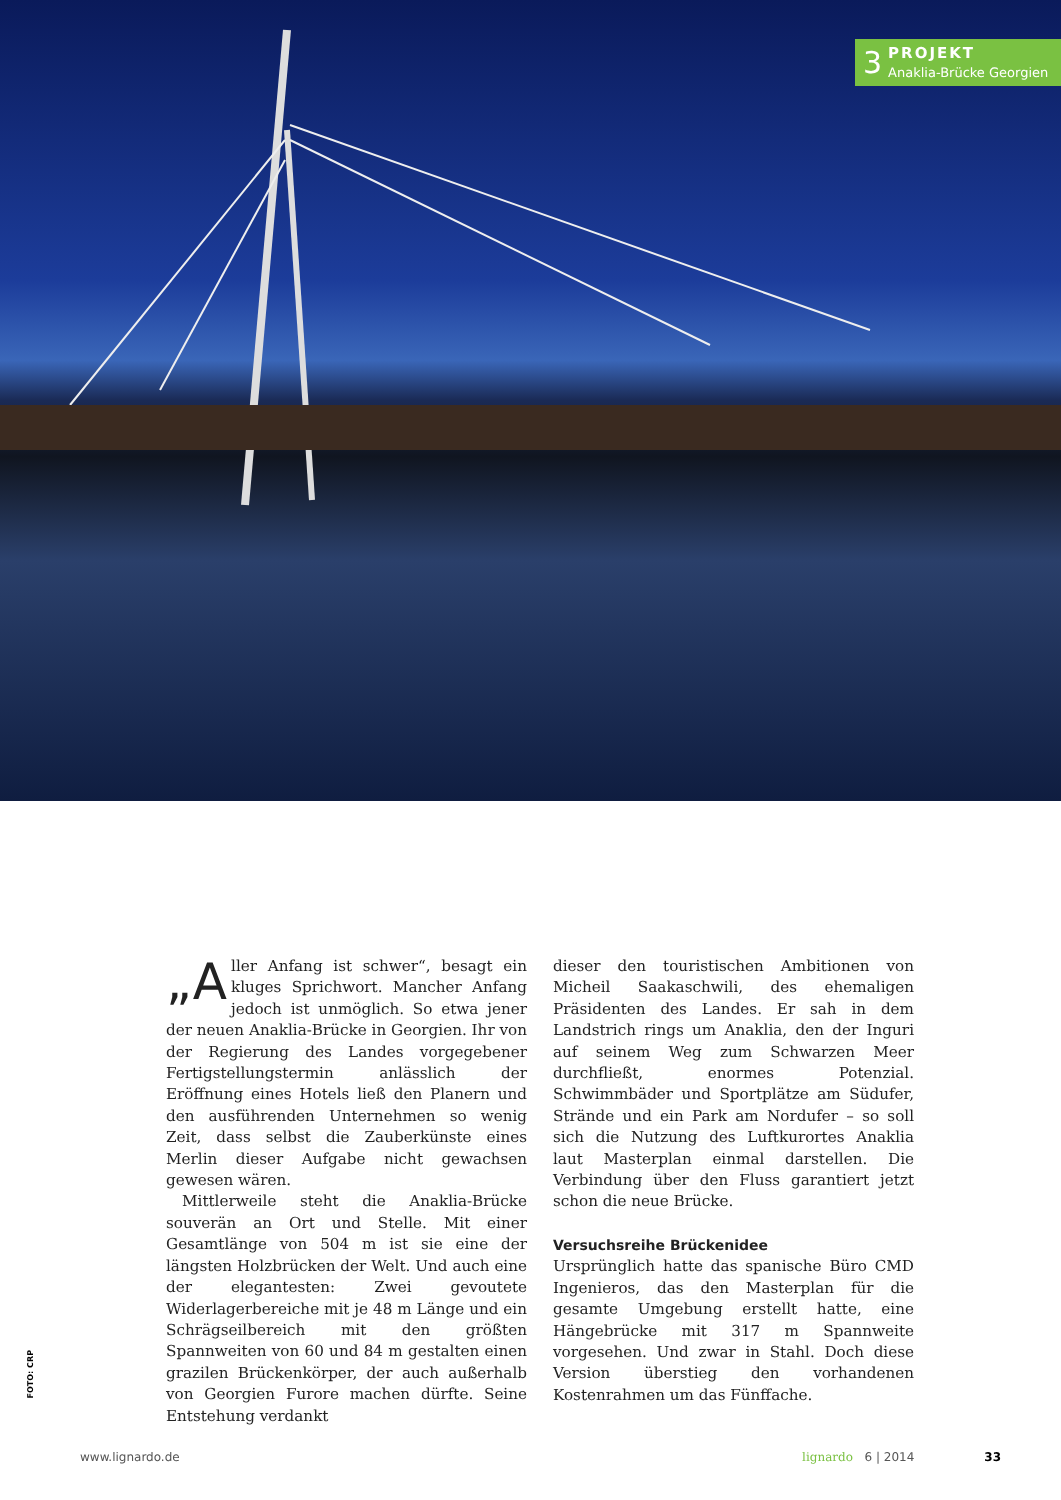3
PROJEKT
Anaklia-Brücke Georgien
„A ller Anfang ist schwer“, besagt ein kluges Sprichwort. Mancher Anfang jedoch ist unmöglich. So etwa jener der neuen Anaklia-Brücke in Georgien. Ihr von der Regierung des Landes vorgegebener Fertigstellungstermin anlässlich der Eröffnung eines Hotels ließ den Planern und den ausführenden Unternehmen so wenig Zeit, dass selbst die Zauberkünste eines Merlin dieser Aufgabe nicht gewachsen gewesen wären.
Mittlerweile steht die Anaklia-Brücke souverän an Ort und Stelle. Mit einer Gesamtlänge von 504 m ist sie eine der längsten Holzbrücken der Welt. Und auch eine der elegantesten: Zwei gevoutete Widerlagerbereiche mit je 48 m Länge und ein Schrägseilbereich mit den größten Spannweiten von 60 und 84 m gestalten einen grazilen Brückenkörper, der auch außerhalb von Georgien Furore machen dürfte. Seine Entstehung verdankt
dieser den touristischen Ambitionen von Micheil Saakaschwili, des ehemaligen Präsidenten des Landes. Er sah in dem Landstrich rings um Anaklia, den der Inguri auf seinem Weg zum Schwarzen Meer durchfließt, enormes Potenzial. Schwimmbäder und Sportplätze am Südufer, Strände und ein Park am Nordufer – so soll sich die Nutzung des Luftkurortes Anaklia laut Masterplan einmal darstellen. Die Verbindung über den Fluss garantiert jetzt schon die neue Brücke.
Versuchsreihe Brückenidee
Ursprünglich hatte das spanische Büro CMD Ingenieros, das den Masterplan für die gesamte Umgebung erstellt hatte, eine Hängebrücke mit 317 m Spannweite vorgesehen. Und zwar in Stahl. Doch diese Version überstieg den vorhandenen Kostenrahmen um das Fünffache.
FOTO: CRP
www.lignardo.de lignardo 6 | 2014 33